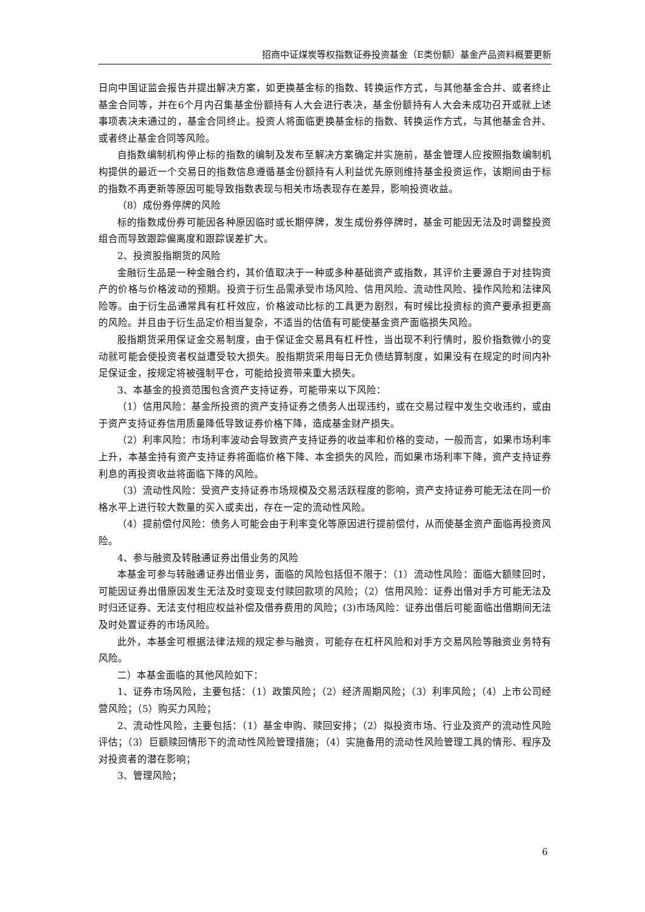招商中证煤炭等权指数证券投资基金（E类份额）基金产品资料概要更新
日向中国证监会报告并提出解决方案，如更换基金标的指数、转换运作方式，与其他基金合并、或者终止基金合同等，并在6个月内召集基金份额持有人大会进行表决，基金份额持有人大会未成功召开或就上述事项表决未通过的，基金合同终止。投资人将面临更换基金标的指数、转换运作方式，与其他基金合并、或者终止基金合同等风险。
自指数编制机构停止标的指数的编制及发布至解决方案确定并实施前，基金管理人应按照指数编制机构提供的最近一个交易日的指数信息遵循基金份额持有人利益优先原则维持基金投资运作，该期间由于标的指数不再更新等原因可能导致指数表现与相关市场表现存在差异，影响投资收益。
（8）成份券停牌的风险
标的指数成份券可能因各种原因临时或长期停牌，发生成份券停牌时，基金可能因无法及时调整投资组合而导致跟踪偏离度和跟踪误差扩大。
2、投资股指期货的风险
金融衍生品是一种金融合约，其价值取决于一种或多种基础资产或指数，其评价主要源自于对挂钩资产的价格与价格波动的预期。投资于衍生品需承受市场风险、信用风险、流动性风险、操作风险和法律风险等。由于衍生品通常具有杠杆效应，价格波动比标的工具更为剧烈，有时候比投资标的资产要承担更高的风险。并且由于衍生品定价相当复杂，不适当的估值有可能使基金资产面临损失风险。
股指期货采用保证金交易制度，由于保证金交易具有杠杆性，当出现不利行情时，股价指数微小的变动就可能会使投资者权益遭受较大损失。股指期货采用每日无负债结算制度，如果没有在规定的时间内补足保证金，按规定将被强制平仓，可能给投资带来重大损失。
3、本基金的投资范围包含资产支持证券，可能带来以下风险：
（1）信用风险：基金所投资的资产支持证券之债务人出现违约，或在交易过程中发生交收违约，或由于资产支持证券信用质量降低导致证券价格下降，造成基金财产损失。
（2）利率风险：市场利率波动会导致资产支持证券的收益率和价格的变动，一般而言，如果市场利率上升，本基金持有资产支持证券将面临价格下降、本金损失的风险，而如果市场利率下降，资产支持证券利息的再投资收益将面临下降的风险。
（3）流动性风险：受资产支持证券市场规模及交易活跃程度的影响，资产支持证券可能无法在同一价格水平上进行较大数量的买入或卖出，存在一定的流动性风险。
（4）提前偿付风险：债务人可能会由于利率变化等原因进行提前偿付，从而使基金资产面临再投资风险。
4、参与融资及转融通证券出借业务的风险
本基金可参与转融通证券出借业务，面临的风险包括但不限于：（1）流动性风险：面临大额赎回时，可能因证券出借原因发生无法及时变现支付赎回款项的风险；（2）信用风险：证券出借对手方可能无法及时归还证券、无法支付相应权益补偿及借券费用的风险；(3)市场风险：证券出借后可能面临出借期间无法及时处置证券的市场风险。
此外，本基金可根据法律法规的规定参与融资，可能存在杠杆风险和对手方交易风险等融资业务特有风险。
二）本基金面临的其他风险如下：
1、证券市场风险，主要包括：（1）政策风险；（2）经济周期风险；（3）利率风险；（4）上市公司经营风险；（5）购买力风险；
2、流动性风险，主要包括：（1）基金申购、赎回安排；（2）拟投资市场、行业及资产的流动性风险评估；（3）巨额赎回情形下的流动性风险管理措施；（4）实施备用的流动性风险管理工具的情形、程序及对投资者的潜在影响；
3、管理风险；
6